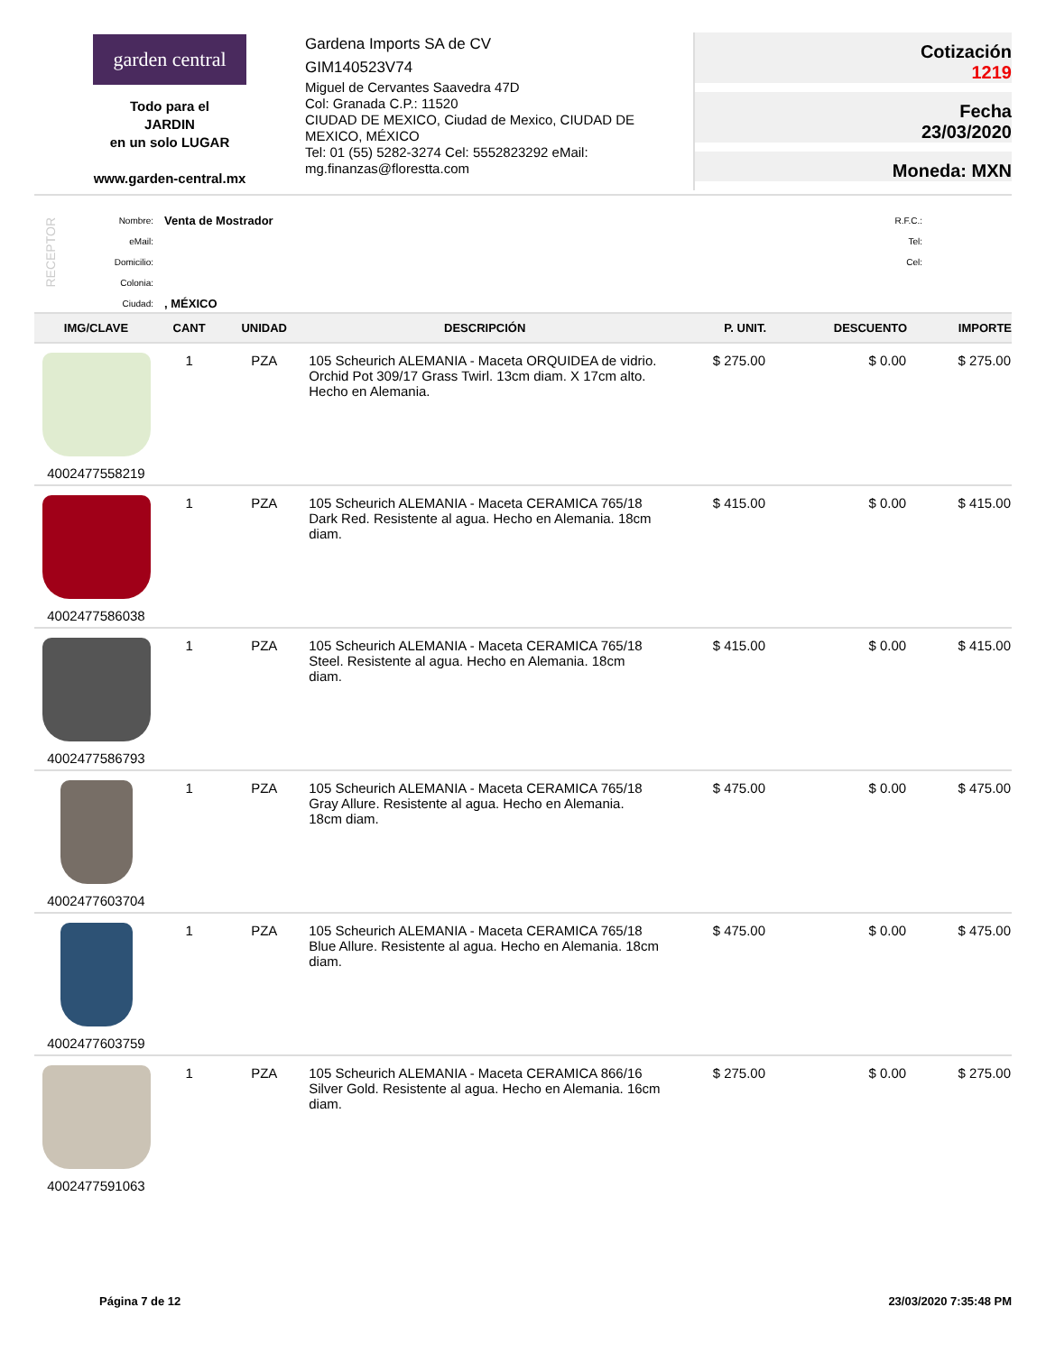garden central
Todo para el
JARDIN
en un solo LUGAR
www.garden-central.mx
Gardena Imports SA de CV
GIM140523V74
Miguel de Cervantes Saavedra 47D
Col: Granada C.P.: 11520
CIUDAD DE MEXICO, Ciudad de Mexico, CIUDAD DE MEXICO, MÉXICO
Tel: 01 (55) 5282-3274 Cel: 5552823292 eMail: mg.finanzas@florestta.com
Cotización
1219
Fecha
23/03/2020
Moneda: MXN
RECEPTOR
Nombre:
eMail:
Domicilio:
Colonia:
Ciudad:
Venta de Mostrador
, MÉXICO
R.F.C.:
Tel:
Cel:
| IMG/CLAVE | CANT | UNIDAD | DESCRIPCIÓN | P. UNIT. | DESCUENTO | IMPORTE |
| --- | --- | --- | --- | --- | --- | --- |
| 4002477558219 | 1 | PZA | 105 Scheurich ALEMANIA - Maceta ORQUIDEA de vidrio. Orchid Pot 309/17 Grass Twirl. 13cm diam. X 17cm alto. Hecho en Alemania. | $ 275.00 | $ 0.00 | $ 275.00 |
| 4002477586038 | 1 | PZA | 105 Scheurich ALEMANIA - Maceta CERAMICA 765/18 Dark Red. Resistente al agua. Hecho en Alemania. 18cm diam. | $ 415.00 | $ 0.00 | $ 415.00 |
| 4002477586793 | 1 | PZA | 105 Scheurich ALEMANIA - Maceta CERAMICA 765/18 Steel. Resistente al agua. Hecho en Alemania. 18cm diam. | $ 415.00 | $ 0.00 | $ 415.00 |
| 4002477603704 | 1 | PZA | 105 Scheurich ALEMANIA - Maceta CERAMICA 765/18 Gray Allure. Resistente al agua. Hecho en Alemania. 18cm diam. | $ 475.00 | $ 0.00 | $ 475.00 |
| 4002477603759 | 1 | PZA | 105 Scheurich ALEMANIA - Maceta CERAMICA 765/18 Blue Allure. Resistente al agua. Hecho en Alemania. 18cm diam. | $ 475.00 | $ 0.00 | $ 475.00 |
| 4002477591063 | 1 | PZA | 105 Scheurich ALEMANIA - Maceta CERAMICA 866/16 Silver Gold. Resistente al agua. Hecho en Alemania. 16cm diam. | $ 275.00 | $ 0.00 | $ 275.00 |
Página 7 de 12 23/03/2020 7:35:48 PM